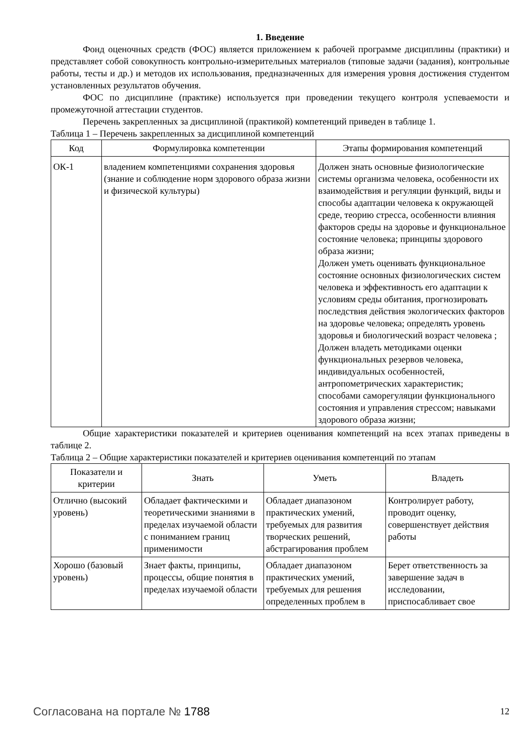1. Введение
Фонд оценочных средств (ФОС) является приложением к рабочей программе дисциплины (практики) и представляет собой совокупность контрольно-измерительных материалов (типовые задачи (задания), контрольные работы, тесты и др.) и методов их использования, предназначенных для измерения уровня достижения студентом установленных результатов обучения.
ФОС по дисциплине (практике) используется при проведении текущего контроля успеваемости и промежуточной аттестации студентов.
Перечень закрепленных за дисциплиной (практикой) компетенций приведен в таблице 1.
Таблица 1 – Перечень закрепленных за дисциплиной компетенций
| Код | Формулировка компетенции | Этапы формирования компетенций |
| --- | --- | --- |
| ОК-1 | владением компетенциями сохранения здоровья (знание и соблюдение норм здорового образа жизни и физической культуры) | Должен знать основные физиологические системы организма человека, особенности их взаимодействия и регуляции функций, виды и способы адаптации человека к окружающей среде, теорию стресса, особенности влияния факторов среды на здоровье и функциональное состояние человека; принципы здорового образа жизни; Должен уметь оценивать функциональное состояние основных физиологических систем человека и эффективность его адаптации к условиям среды обитания, прогнозировать последствия действия экологических факторов на здоровье человека; определять уровень здоровья и биологический возраст человека ; Должен владеть методиками оценки функциональных резервов человека, индивидуальных особенностей, антропометрических характеристик; способами саморегуляции функционального состояния и управления стрессом; навыками здорового образа жизни; |
Общие характеристики показателей и критериев оценивания компетенций на всех этапах приведены в таблице 2.
Таблица 2 – Общие характеристики показателей и критериев оценивания компетенций по этапам
| Показатели и критерии | Знать | Уметь | Владеть |
| --- | --- | --- | --- |
| Отлично (высокий уровень) | Обладает фактическими и теоретическими знаниями в пределах изучаемой области с пониманием границ применимости | Обладает диапазоном практических умений, требуемых для развития творческих решений, абстрагирования проблем | Контролирует работу, проводит оценку, совершенствует действия работы |
| Хорошо (базовый уровень) | Знает факты, принципы, процессы, общие понятия в пределах изучаемой области | Обладает диапазоном практических умений, требуемых для решения определенных проблем в | Берет ответственность за завершение задач в исследовании, приспосабливает свое |
Согласована на портале № 1788 12